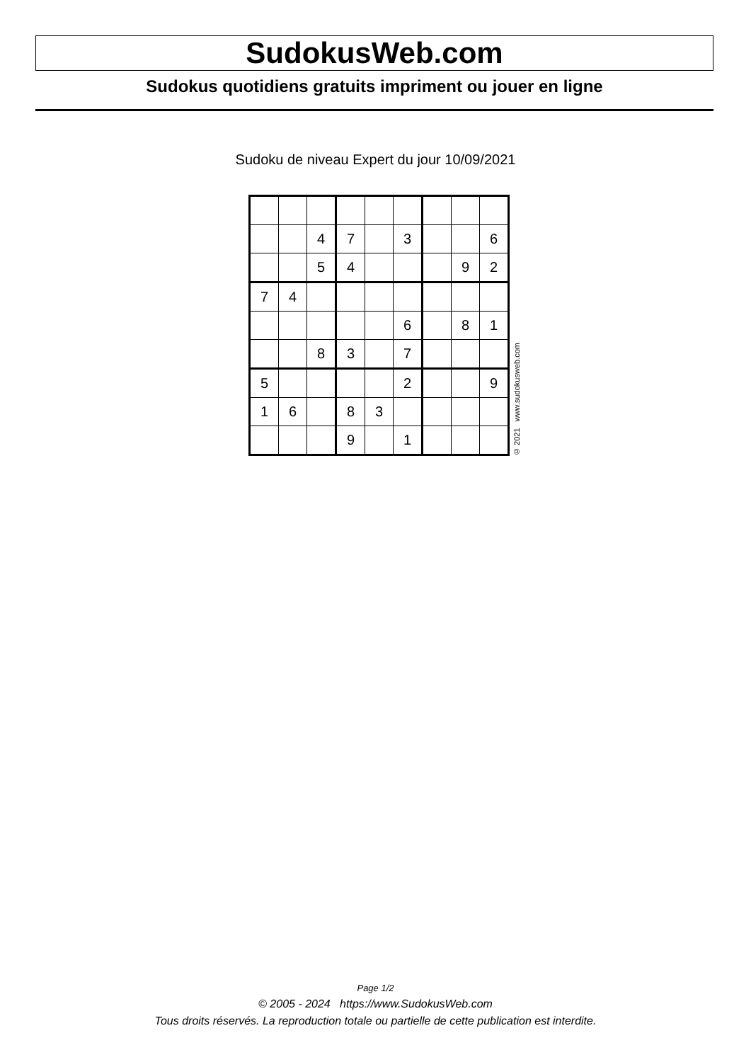SudokusWeb.com
Sudokus quotidiens gratuits impriment ou jouer en ligne
Sudoku de niveau Expert du jour 10/09/2021
| | | 4 | 7 | | 3 | | | 6 |
| | | 5 | 4 | | | | 9 | 2 |
| 7 | 4 | | | | | | | |
| | | | | | 6 | | 8 | 1 |
| | | 8 | 3 | | 7 | | | |
| 5 | | | | | 2 | | | 9 |
| 1 | 6 | | 8 | 3 | | | | |
| | | | 9 | | 1 | | | |
© 2021 www.sudokusweb.com
Page 1/2
© 2005 - 2024 https://www.SudokusWeb.com
Tous droits réservés. La reproduction totale ou partielle de cette publication est interdite.